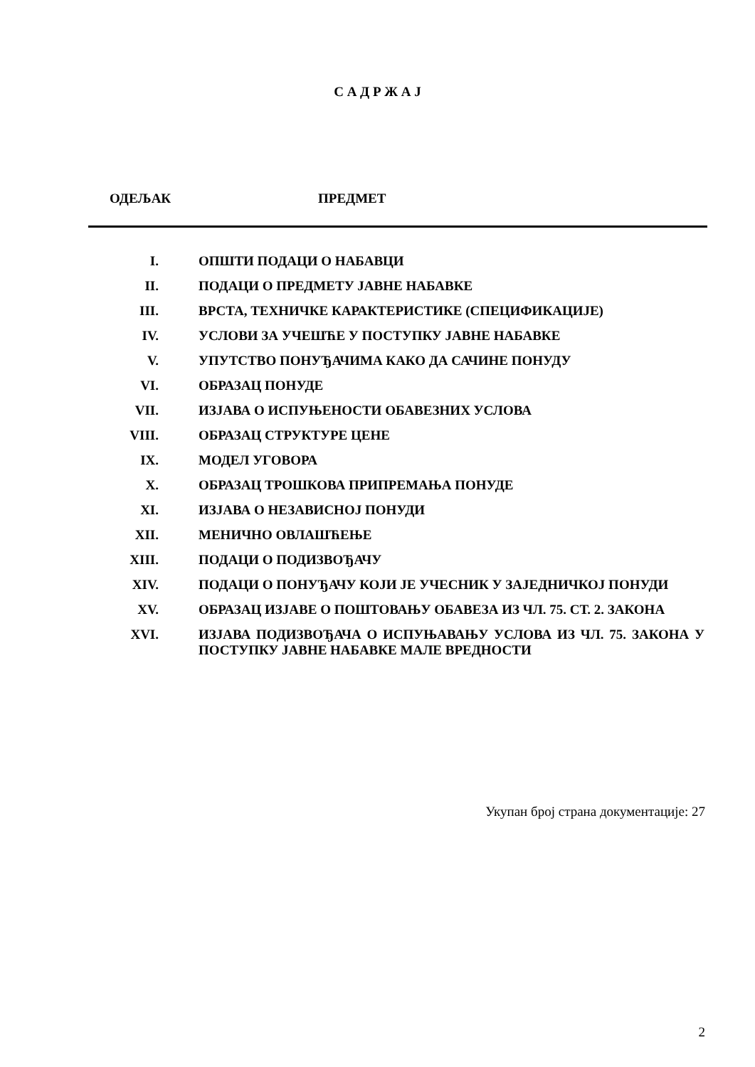С А Д Р Ж А Ј
ОДЕЉАК ПРЕДМЕТ
| I. | ОПШТИ ПОДАЦИ О НАБАВЦИ |
| II. | ПОДАЦИ О ПРЕДМЕТУ ЈАВНЕ НАБАВКЕ |
| III. | ВРСТА, ТЕХНИЧКЕ КАРАКТЕРИСТИКЕ (СПЕЦИФИКАЦИЈЕ) |
| IV. | УСЛОВИ ЗА УЧЕШЋЕ У ПОСТУПКУ ЈАВНЕ НАБАВКЕ |
| V. | УПУТСТВО ПОНУЂАЧИМА КАКО ДА САЧИНЕ ПОНУДУ |
| VI. | ОБРАЗАЦ ПОНУДЕ |
| VII. | ИЗЈАВА О ИСПУЊЕНОСТИ ОБАВЕЗНИХ УСЛОВА |
| VIII. | ОБРАЗАЦ СТРУКТУРЕ ЦЕНЕ |
| IX. | МОДЕЛ УГОВОРА |
| X. | ОБРАЗАЦ ТРОШКОВА ПРИПРЕМАЊА ПОНУДЕ |
| XI. | ИЗЈАВА О НЕЗАВИСНОЈ ПОНУДИ |
| XII. | МЕНИЧНО ОВЛАШЋЕЊЕ |
| XIII. | ПОДАЦИ О ПОДИЗВОЂАЧУ |
| XIV. | ПОДАЦИ О ПОНУЂАЧУ КОЈИ ЈЕ УЧЕСНИК У ЗАЈЕДНИЧКОЈ ПОНУДИ |
| XV. | ОБРАЗАЦ ИЗЈАВЕ О ПОШТОВАЊУ ОБАВЕЗА ИЗ ЧЛ. 75. СТ. 2. ЗАКОНА |
| XVI. | ИЗЈАВА ПОДИЗВОЂАЧА О ИСПУЊАВАЊУ УСЛОВА ИЗ ЧЛ. 75. ЗАКОНА У ПОСТУПКУ ЈАВНЕ НАБАВКЕ МАЛЕ ВРЕДНОСТИ |
Укупан број страна документације: 27
2